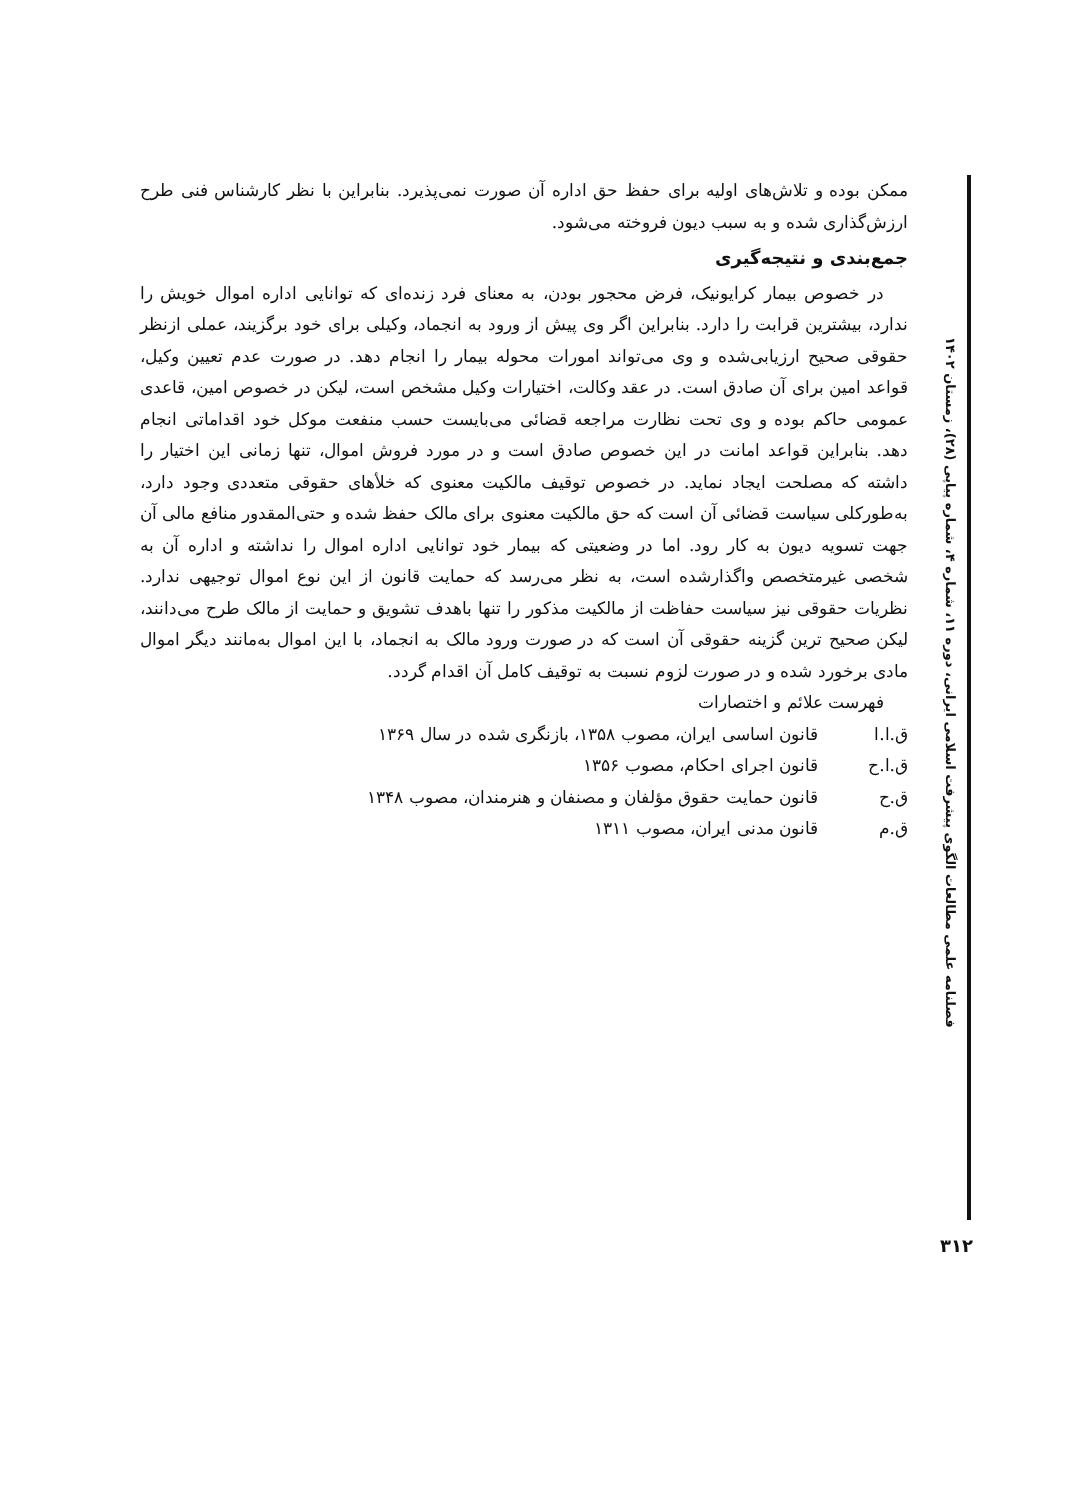ممکن بوده و تلاش‌های اولیه برای حفظ حق اداره آن صورت نمی‌پذیرد. بنابراین با نظر کارشناس فنی طرح ارزش‌گذاری شده و به سبب دیون فروخته می‌شود.
جمع‌بندی و نتیجه‌گیری
در خصوص بیمار کرایونیک، فرض محجور بودن، به معنای فرد زنده‌ای که توانایی اداره اموال خویش را ندارد، بیشترین قرابت را دارد. بنابراین اگر وی پیش از ورود به انجماد، وکیلی برای خود برگزیند، عملی ازنظر حقوقی صحیح ارزیابی‌شده و وی می‌تواند امورات محوله بیمار را انجام دهد. در صورت عدم تعیین وکیل، قواعد امین برای آن صادق است. در عقد وکالت، اختیارات وکیل مشخص است، لیکن در خصوص امین، قاعدی عمومی حاکم بوده و وی تحت نظارت مراجعه قضائی می‌بایست حسب منفعت موکل خود اقداماتی انجام دهد. بنابراین قواعد امانت در این خصوص صادق است و در مورد فروش اموال، تنها زمانی این اختیار را داشته که مصلحت ایجاد نماید. در خصوص توقیف مالکیت معنوی که خلأهای حقوقی متعددی وجود دارد، به‌طورکلی سیاست قضائی آن است که حق مالکیت معنوی برای مالک حفظ شده و حتی‌المقدور منافع مالی آن جهت تسویه دیون به کار رود. اما در وضعیتی که بیمار خود توانایی اداره اموال را نداشته و اداره آن به شخصی غیرمتخصص واگذارشده است، به نظر می‌رسد که حمایت قانون از این نوع اموال توجیهی ندارد. نظریات حقوقی نیز سیاست حفاظت از مالکیت مذکور را تنها باهدف تشویق و حمایت از مالک طرح می‌دانند، لیکن صحیح ترین گزینه حقوقی آن است که در صورت ورود مالک به انجماد، با این اموال به‌مانند دیگر اموال مادی برخورد شده و در صورت لزوم نسبت به توقیف کامل آن اقدام گردد.
فهرست علائم و اختصارات
ق.ا.ا قانون اساسی ایران، مصوب ۱۳۵۸، بازنگری شده در سال ۱۳۶۹
ق.ا.ح قانون اجرای احکام، مصوب ۱۳۵۶
ق.ح قانون حمایت حقوق مؤلفان و مصنفان و هنرمندان، مصوب ۱۳۴۸
ق.م قانون مدنی ایران، مصوب ۱۳۱۱
فصلنامه علمی مطالعات الگوی پیشرفت اسلامی ایرانی، دوره ۱۱، شماره ۴، شماره پیاپی (۲۸)، زمستان ۱۴۰۲
۳۱۲